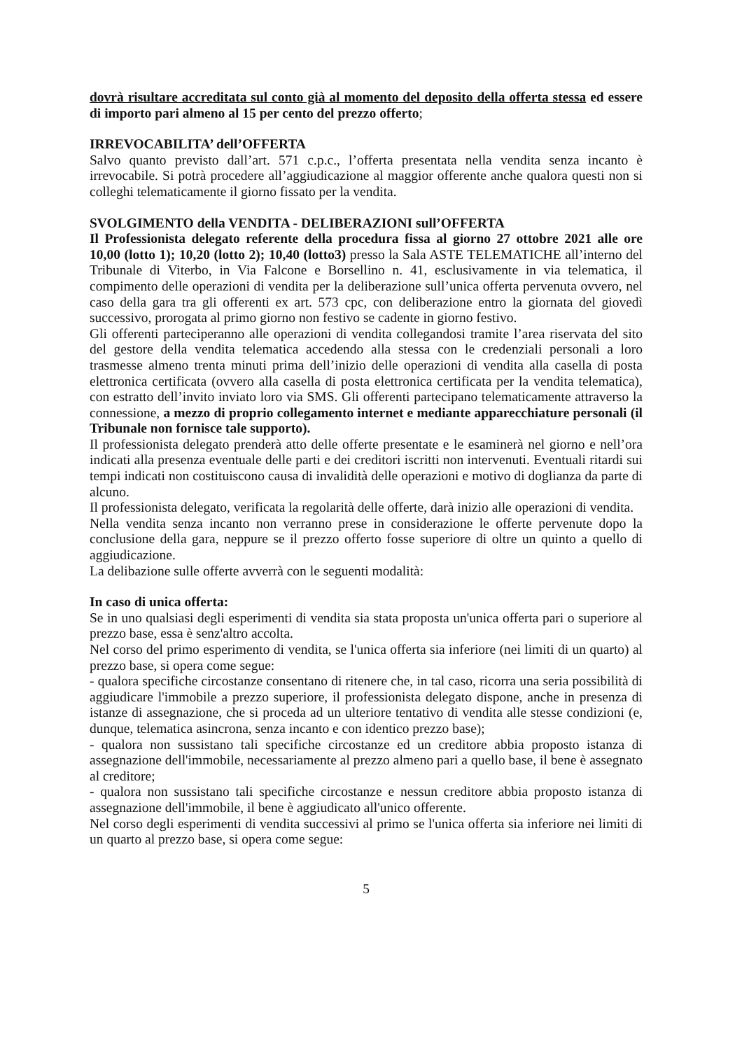dovrà risultare accreditata sul conto già al momento del deposito della offerta stessa ed essere di importo pari almeno al 15 per cento del prezzo offerto;
IRREVOCABILITA’ dell’OFFERTA
Salvo quanto previsto dall’art. 571 c.p.c., l’offerta presentata nella vendita senza incanto è irrevocabile. Si potrà procedere all’aggiudicazione al maggior offerente anche qualora questi non si colleghi telematicamente il giorno fissato per la vendita.
SVOLGIMENTO della VENDITA - DELIBERAZIONI sull’OFFERTA
Il Professionista delegato referente della procedura fissa al giorno 27 ottobre 2021 alle ore 10,00 (lotto 1); 10,20 (lotto 2); 10,40 (lotto3) presso la Sala ASTE TELEMATICHE all’interno del Tribunale di Viterbo, in Via Falcone e Borsellino n. 41, esclusivamente in via telematica, il compimento delle operazioni di vendita per la deliberazione sull’unica offerta pervenuta ovvero, nel caso della gara tra gli offerenti ex art. 573 cpc, con deliberazione entro la giornata del giovedì successivo, prorogata al primo giorno non festivo se cadente in giorno festivo.
Gli offerenti parteciperanno alle operazioni di vendita collegandosi tramite l’area riservata del sito del gestore della vendita telematica accedendo alla stessa con le credenziali personali a loro trasmesse almeno trenta minuti prima dell’inizio delle operazioni di vendita alla casella di posta elettronica certificata (ovvero alla casella di posta elettronica certificata per la vendita telematica), con estratto dell’invito inviato loro via SMS. Gli offerenti partecipano telematicamente attraverso la connessione, a mezzo di proprio collegamento internet e mediante apparecchiature personali (il Tribunale non fornisce tale supporto).
Il professionista delegato prenderà atto delle offerte presentate e le esaminerà nel giorno e nell’ora indicati alla presenza eventuale delle parti e dei creditori iscritti non intervenuti. Eventuali ritardi sui tempi indicati non costituiscono causa di invalidità delle operazioni e motivo di doglianza da parte di alcuno.
Il professionista delegato, verificata la regolarità delle offerte, darà inizio alle operazioni di vendita.
Nella vendita senza incanto non verranno prese in considerazione le offerte pervenute dopo la conclusione della gara, neppure se il prezzo offerto fosse superiore di oltre un quinto a quello di aggiudicazione.
La delibazione sulle offerte avverrà con le seguenti modalità:
In caso di unica offerta:
Se in uno qualsiasi degli esperimenti di vendita sia stata proposta un'unica offerta pari o superiore al prezzo base, essa è senz'altro accolta.
Nel corso del primo esperimento di vendita, se l'unica offerta sia inferiore (nei limiti di un quarto) al prezzo base, si opera come segue:
- qualora specifiche circostanze consentano di ritenere che, in tal caso, ricorra una seria possibilità di aggiudicare l'immobile a prezzo superiore, il professionista delegato dispone, anche in presenza di istanze di assegnazione, che si proceda ad un ulteriore tentativo di vendita alle stesse condizioni (e, dunque, telematica asincrona, senza incanto e con identico prezzo base);
- qualora non sussistano tali specifiche circostanze ed un creditore abbia proposto istanza di assegnazione dell'immobile, necessariamente al prezzo almeno pari a quello base, il bene è assegnato al creditore;
- qualora non sussistano tali specifiche circostanze e nessun creditore abbia proposto istanza di assegnazione dell'immobile, il bene è aggiudicato all'unico offerente.
Nel corso degli esperimenti di vendita successivi al primo se l'unica offerta sia inferiore nei limiti di un quarto al prezzo base, si opera come segue:
5